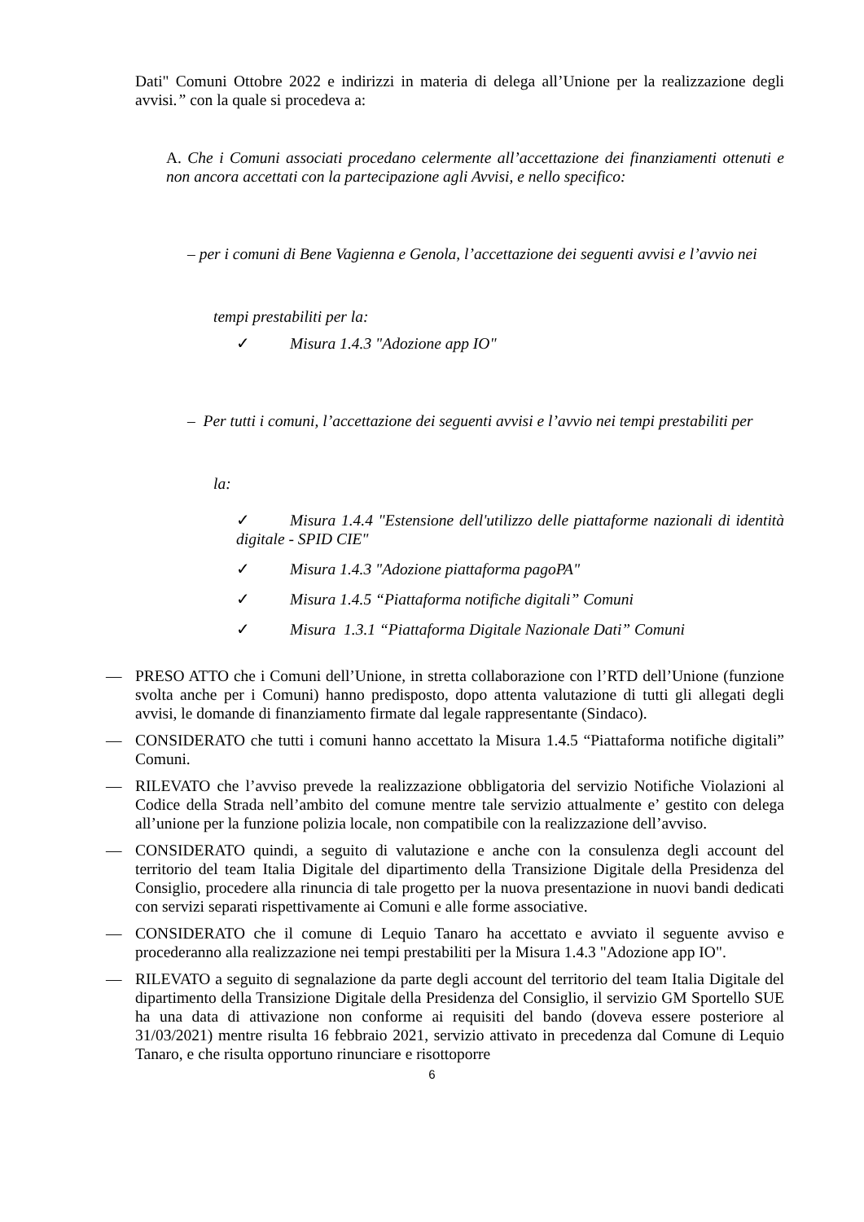Dati" Comuni Ottobre 2022 e indirizzi in materia di delega all’Unione per la realizzazione degli avvisi.” con la quale si procedeva a:
A. Che i Comuni associati procedano celermente all’accettazione dei finanziamenti ottenuti e non ancora accettati con la partecipazione agli Avvisi, e nello specifico:
– per i comuni di Bene Vagienna e Genola, l’accettazione dei seguenti avvisi e l’avvio nei
tempi prestabiliti per la:
✓ Misura 1.4.3 "Adozione app IO"
– Per tutti i comuni, l’accettazione dei seguenti avvisi e l’avvio nei tempi prestabiliti per
la:
✓ Misura 1.4.4 "Estensione dell'utilizzo delle piattaforme nazionali di identità digitale - SPID CIE"
✓ Misura 1.4.3 "Adozione piattaforma pagoPA"
✓ Misura 1.4.5 “Piattaforma notifiche digitali” Comuni
✓ Misura 1.3.1 “Piattaforma Digitale Nazionale Dati” Comuni
— PRESO ATTO che i Comuni dell’Unione, in stretta collaborazione con l’RTD dell’Unione (funzione svolta anche per i Comuni) hanno predisposto, dopo attenta valutazione di tutti gli allegati degli avvisi, le domande di finanziamento firmate dal legale rappresentante (Sindaco).
— CONSIDERATO che tutti i comuni hanno accettato la Misura 1.4.5 “Piattaforma notifiche digitali” Comuni.
— RILEVATO che l’avviso prevede la realizzazione obbligatoria del servizio Notifiche Violazioni al Codice della Strada nell’ambito del comune mentre tale servizio attualmente e’ gestito con delega all’unione per la funzione polizia locale, non compatibile con la realizzazione dell’avviso.
— CONSIDERATO quindi, a seguito di valutazione e anche con la consulenza degli account del territorio del team Italia Digitale del dipartimento della Transizione Digitale della Presidenza del Consiglio, procedere alla rinuncia di tale progetto per la nuova presentazione in nuovi bandi dedicati con servizi separati rispettivamente ai Comuni e alle forme associative.
— CONSIDERATO che il comune di Lequio Tanaro ha accettato e avviato il seguente avviso e procederanno alla realizzazione nei tempi prestabiliti per la Misura 1.4.3 "Adozione app IO".
— RILEVATO a seguito di segnalazione da parte degli account del territorio del team Italia Digitale del dipartimento della Transizione Digitale della Presidenza del Consiglio, il servizio GM Sportello SUE ha una data di attivazione non conforme ai requisiti del bando (doveva essere posteriore al 31/03/2021) mentre risulta 16 febbraio 2021, servizio attivato in precedenza dal Comune di Lequio Tanaro, e che risulta opportuno rinunciare e risottoporre
6